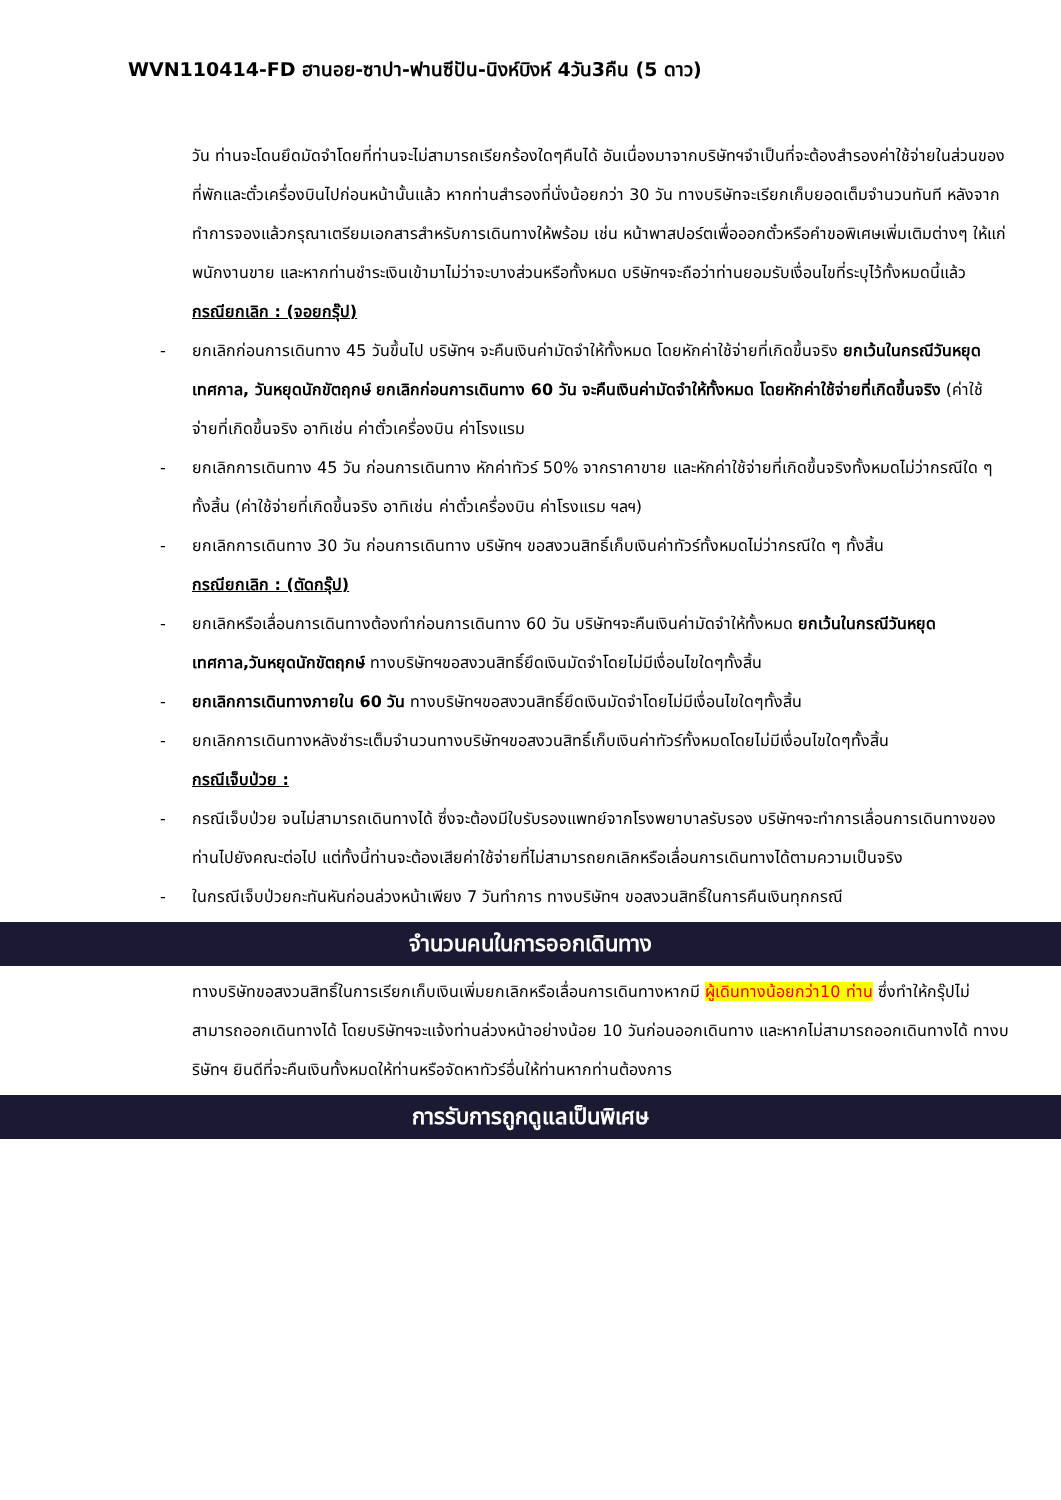WVN110414-FD ฮานอย-ซาปา-ฟานซีปัน-นิงห์บิงห์ 4วัน3คืน (5 ดาว)
วัน ท่านจะโดนยึดมัดจำโดยที่ท่านจะไม่สามารถเรียกร้องใดๆคืนได้ อันเนื่องมาจากบริษัทฯจำเป็นที่จะต้องสำรองค่าใช้จ่ายในส่วนของที่พักและตั๋วเครื่องบินไปก่อนหน้านั้นแล้ว หากท่านสำรองที่นั่งน้อยกว่า 30 วัน ทางบริษัทจะเรียกเก็บยอดเต็มจำนวนทันที หลังจากทำการจองแล้วกรุณาเตรียมเอกสารสำหรับการเดินทางให้พร้อม เช่น หน้าพาสปอร์ตเพื่อออกตั๋วหรือคำขอพิเศษเพิ่มเติมต่างๆ ให้แก่พนักงานขาย และหากท่านชำระเงินเข้ามาไม่ว่าจะบางส่วนหรือทั้งหมด บริษัทฯจะถือว่าท่านยอมรับเงื่อนไขที่ระบุไว้ทั้งหมดนี้แล้ว
กรณียกเลิก : (จอยกรุ๊ป)
- ยกเลิกก่อนการเดินทาง 45 วันขึ้นไป บริษัทฯ จะคืนเงินค่ามัดจำให้ทั้งหมด โดยหักค่าใช้จ่ายที่เกิดขึ้นจริง ยกเว้นในกรณีวันหยุดเทศกาล, วันหยุดนักขัตฤกษ์ ยกเลิกก่อนการเดินทาง 60 วัน จะคืนเงินค่ามัดจำให้ทั้งหมด โดยหักค่าใช้จ่ายที่เกิดขึ้นจริง (ค่าใช้จ่ายที่เกิดขึ้นจริง อาทิเช่น ค่าตั๋วเครื่องบิน ค่าโรงแรม
- ยกเลิกการเดินทาง 45 วัน ก่อนการเดินทาง หักค่าทัวร์ 50% จากราคาขาย และหักค่าใช้จ่ายที่เกิดขึ้นจริงทั้งหมดไม่ว่ากรณีใด ๆ ทั้งสิ้น (ค่าใช้จ่ายที่เกิดขึ้นจริง อาทิเช่น ค่าตั๋วเครื่องบิน ค่าโรงแรม ฯลฯ)
- ยกเลิกการเดินทาง 30 วัน ก่อนการเดินทาง บริษัทฯ ขอสงวนสิทธิ์เก็บเงินค่าทัวร์ทั้งหมดไม่ว่ากรณีใด ๆ ทั้งสิ้น
กรณียกเลิก : (ตัดกรุ๊ป)
- ยกเลิกหรือเลื่อนการเดินทางต้องทำก่อนการเดินทาง 60 วัน บริษัทฯจะคืนเงินค่ามัดจำให้ทั้งหมด ยกเว้นในกรณีวันหยุดเทศกาล,วันหยุดนักขัตฤกษ์ ทางบริษัทฯขอสงวนสิทธิ์ยึดเงินมัดจำโดยไม่มีเงื่อนไขใดๆทั้งสิ้น
- ยกเลิกการเดินทางภายใน 60 วัน ทางบริษัทฯขอสงวนสิทธิ์ยึดเงินมัดจำโดยไม่มีเงื่อนไขใดๆทั้งสิ้น
- ยกเลิกการเดินทางหลังชำระเต็มจำนวนทางบริษัทฯขอสงวนสิทธิ์เก็บเงินค่าทัวร์ทั้งหมดโดยไม่มีเงื่อนไขใดๆทั้งสิ้น
กรณีเจ็บป่วย :
- กรณีเจ็บป่วย จนไม่สามารถเดินทางได้ ซึ่งจะต้องมีใบรับรองแพทย์จากโรงพยาบาลรับรอง บริษัทฯจะทำการเลื่อนการเดินทางของท่านไปยังคณะต่อไป แต่ทั้งนี้ท่านจะต้องเสียค่าใช้จ่ายที่ไม่สามารถยกเลิกหรือเลื่อนการเดินทางได้ตามความเป็นจริง
- ในกรณีเจ็บป่วยกะทันหันก่อนล่วงหน้าเพียง 7 วันทำการ ทางบริษัทฯ ขอสงวนสิทธิ์ในการคืนเงินทุกกรณี
จำนวนคนในการออกเดินทาง
ทางบริษัทขอสงวนสิทธิ์ในการเรียกเก็บเงินเพิ่มยกเลิกหรือเลื่อนการเดินทางหากมี ผู้เดินทางน้อยกว่า10 ท่าน ซึ่งทำให้กรุ๊ปไม่สามารถออกเดินทางได้ โดยบริษัทฯจะแจ้งท่านล่วงหน้าอย่างน้อย 10 วันก่อนออกเดินทาง และหากไม่สามารถออกเดินทางได้ ทางบริษัทฯ ยินดีที่จะคืนเงินทั้งหมดให้ท่านหรือจัดหาทัวร์อื่นให้ท่านหากท่านต้องการ
การรับการถูกดูแลเป็นพิเศษ